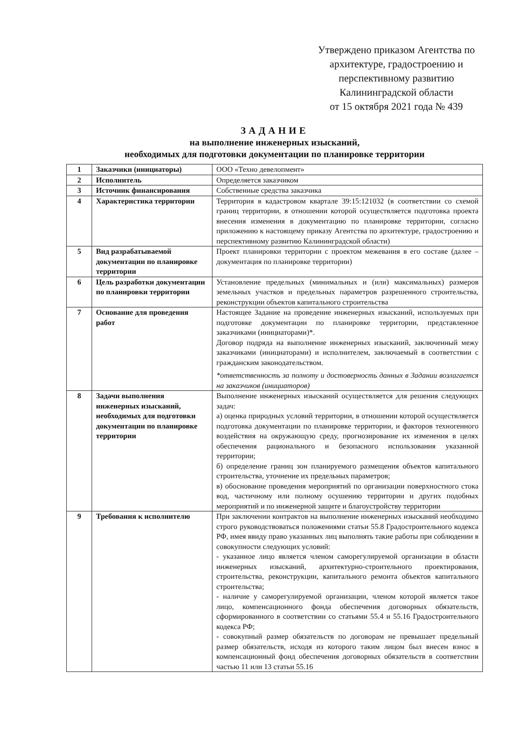Утверждено приказом Агентства по архитектуре, градостроению и перспективному развитию Калининградской области
от 15 октября 2021 года № 439
ЗАДАНИЕ
на выполнение инженерных изысканий,
необходимых для подготовки документации по планировке территории
| 1 | Заказчики (инициаторы) | ООО «Техно девелопмент» |
| 2 | Исполнитель | Определяется заказчиком |
| 3 | Источник финансирования | Собственные средства заказчика |
| 4 | Характеристика территории | Территория в кадастровом квартале 39:15:121032 (в соответствии со схемой границ территории, в отношении которой осуществляется подготовка проекта внесения изменения в документацию по планировке территории, согласно приложению к настоящему приказу Агентства по архитектуре, градостроению и перспективному развитию Калининградской области) |
| 5 | Вид разрабатываемой документации по планировке территории | Проект планировки территории с проектом межевания в его составе (далее – документация по планировке территории) |
| 6 | Цель разработки документации по планировки территории | Установление предельных (минимальных и (или) максимальных) размеров земельных участков и предельных параметров разрешенного строительства, реконструкции объектов капитального строительства |
| 7 | Основание для проведения работ | Настоящее Задание на проведение инженерных изысканий, используемых при подготовке документации по планировке территории, представленное заказчиками (инициаторами)*. Договор подряда на выполнение инженерных изысканий, заключенный межу заказчиками (инициаторами) и исполнителем, заключаемый в соответствии с гражданским законодательством. *ответственность за полноту и достоверность данных в Задании возлагается на заказчиков (инициаторов) |
| 8 | Задачи выполнения инженерных изысканий, необходимых для подготовки документации по планировке территории | Выполнение инженерных изысканий осуществляется для решения следующих задач: а) оценка природных условий территории, в отношении которой осуществляется подготовка документации по планировке территории, и факторов техногенного воздействия на окружающую среду, прогнозирование их изменения в целях обеспечения рационального и безопасного использования указанной территории; б) определение границ зон планируемого размещения объектов капитального строительства, уточнение их предельных параметров; в) обоснование проведения мероприятий по организации поверхностного стока вод, частичному или полному осушению территории и других подобных мероприятий и по инженерной защите и благоустройству территории |
| 9 | Требования к исполнителю | При заключении контрактов на выполнение инженерных изысканий необходимо строго руководствоваться положениями статьи 55.8 Градостроительного кодекса РФ, имея ввиду право указанных лиц выполнять такие работы при соблюдении в совокупности следующих условий: - указанное лицо является членом саморегулируемой организации в области инженерных изысканий, архитектурно-строительного проектирования, строительства, реконструкции, капитального ремонта объектов капитального строительства; - наличие у саморегулируемой организации, членом которой является такое лицо, компенсационного фонда обеспечения договорных обязательств, сформированного в соответствии со статьями 55.4 и 55.16 Градостроительного кодекса РФ; - совокупный размер обязательств по договорам не превышает предельный размер обязательств, исходя из которого таким лицом был внесен взнос в компенсационный фонд обеспечения договорных обязательств в соответствии частью 11 или 13 статьи 55.16 |